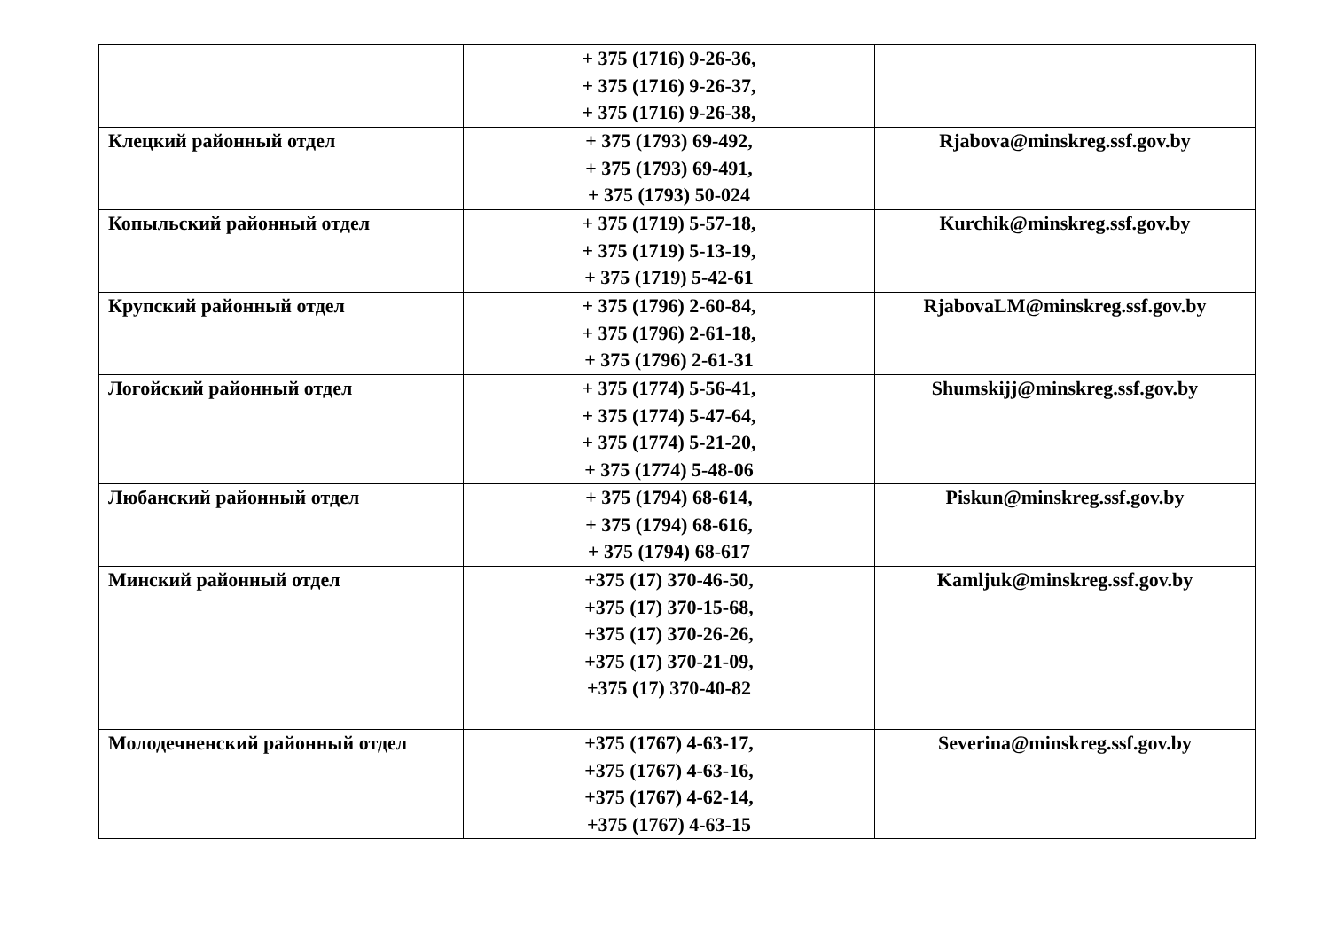| | + 375 (1716) 9-26-36, + 375 (1716) 9-26-37, + 375 (1716) 9-26-38, | |
| Клецкий районный отдел | + 375 (1793) 69-492, + 375 (1793) 69-491, + 375 (1793) 50-024 | Rjabova@minskreg.ssf.gov.by |
| Копыльский районный отдел | + 375 (1719) 5-57-18, + 375 (1719) 5-13-19, + 375 (1719) 5-42-61 | Kurchik@minskreg.ssf.gov.by |
| Крупский районный отдел | + 375 (1796) 2-60-84, + 375 (1796) 2-61-18, + 375 (1796) 2-61-31 | RjabovaLM@minskreg.ssf.gov.by |
| Логойский районный отдел | + 375 (1774) 5-56-41, + 375 (1774) 5-47-64, + 375 (1774) 5-21-20, + 375 (1774) 5-48-06 | Shumskijj@minskreg.ssf.gov.by |
| Любанский районный отдел | + 375 (1794) 68-614, + 375 (1794) 68-616, + 375 (1794) 68-617 | Piskun@minskreg.ssf.gov.by |
| Минский районный отдел | +375 (17) 370-46-50, +375 (17) 370-15-68, +375 (17) 370-26-26, +375 (17) 370-21-09, +375 (17) 370-40-82 | Kamljuk@minskreg.ssf.gov.by |
| Молодечненский районный отдел | +375 (1767) 4-63-17, +375 (1767) 4-63-16, +375 (1767) 4-62-14, +375 (1767) 4-63-15 | Severina@minskreg.ssf.gov.by |